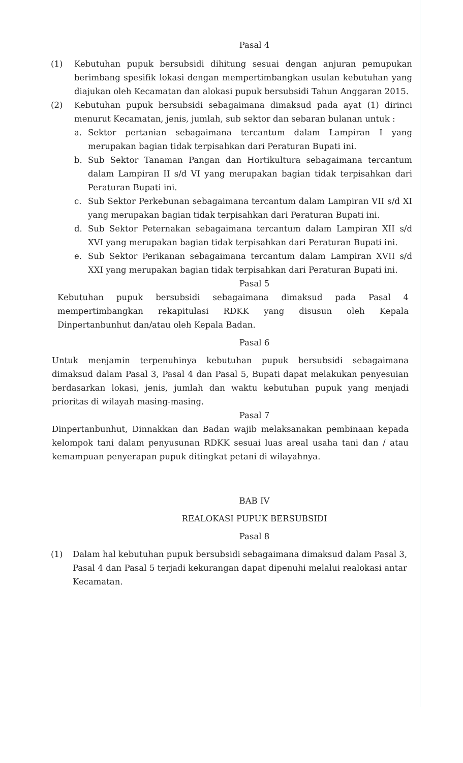Pasal 4
(1) Kebutuhan pupuk bersubsidi dihitung sesuai dengan anjuran pemupukan berimbang spesifik lokasi dengan mempertimbangkan usulan kebutuhan yang diajukan oleh Kecamatan dan alokasi pupuk bersubsidi Tahun Anggaran 2015.
(2) Kebutuhan pupuk bersubsidi sebagaimana dimaksud pada ayat (1) dirinci menurut Kecamatan, jenis, jumlah, sub sektor dan sebaran bulanan untuk :
a. Sektor pertanian sebagaimana tercantum dalam Lampiran I yang merupakan bagian tidak terpisahkan dari Peraturan Bupati ini.
b. Sub Sektor Tanaman Pangan dan Hortikultura sebagaimana tercantum dalam Lampiran II s/d VI yang merupakan bagian tidak terpisahkan dari Peraturan Bupati ini.
c. Sub Sektor Perkebunan sebagaimana tercantum dalam Lampiran VII s/d XI yang merupakan bagian tidak terpisahkan dari Peraturan Bupati ini.
d. Sub Sektor Peternakan sebagaimana tercantum dalam Lampiran XII s/d XVI yang merupakan bagian tidak terpisahkan dari Peraturan Bupati ini.
e. Sub Sektor Perikanan sebagaimana tercantum dalam Lampiran XVII s/d XXI yang merupakan bagian tidak terpisahkan dari Peraturan Bupati ini.
Pasal 5
Kebutuhan pupuk bersubsidi sebagaimana dimaksud pada Pasal 4 mempertimbangkan rekapitulasi RDKK yang disusun oleh Kepala Dinpertanbunhut dan/atau oleh Kepala Badan.
Pasal 6
Untuk menjamin terpenuhinya kebutuhan pupuk bersubsidi sebagaimana dimaksud dalam Pasal 3, Pasal 4 dan Pasal 5, Bupati dapat melakukan penyesuian berdasarkan lokasi, jenis, jumlah dan waktu kebutuhan pupuk yang menjadi prioritas di wilayah masing-masing.
Pasal 7
Dinpertanbunhut, Dinnakkan dan Badan wajib melaksanakan pembinaan kepada kelompok tani dalam penyusunan RDKK sesuai luas areal usaha tani dan / atau kemampuan penyerapan pupuk ditingkat petani di wilayahnya.
BAB IV
REALOKASI PUPUK BERSUBSIDI
Pasal 8
(1) Dalam hal kebutuhan pupuk bersubsidi sebagaimana dimaksud dalam Pasal 3, Pasal 4 dan Pasal 5 terjadi kekurangan dapat dipenuhi melalui realokasi antar Kecamatan.